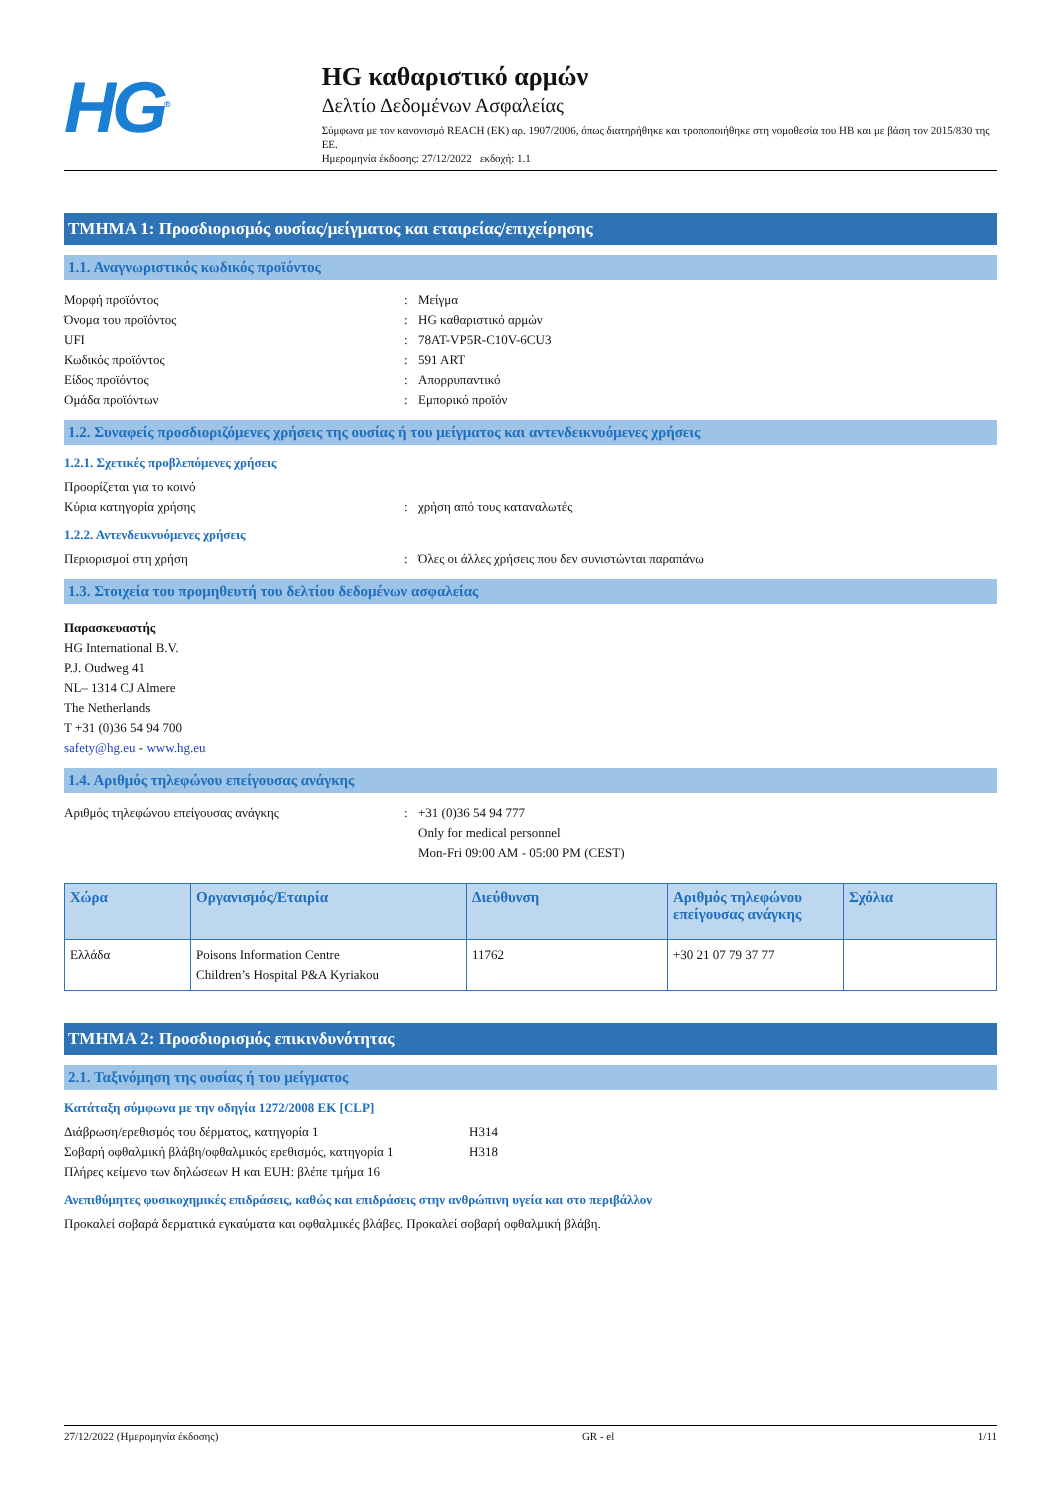HG<sup>®</sup>
HG καθαριστικό αρμών
Δελτίο Δεδομένων Ασφαλείας
Σύμφωνα με τον κανονισμό REACH (ΕΚ) αρ. 1907/2006, όπως διατηρήθηκε και τροποποιήθηκε στη νομοθεσία του ΗΒ και με βάση τον 2015/830 της ΕΕ.
Ημερομηνία έκδοσης: 27/12/2022 εκδοχή: 1.1
ΤΜΗΜΑ 1: Προσδιορισμός ουσίας/μείγματος και εταιρείας/επιχείρησης
1.1. Αναγνωριστικός κωδικός προϊόντος
Μορφή προϊόντος: Μείγμα
Όνομα του προϊόντος: HG καθαριστικό αρμών
UFI: 78AT-VP5R-C10V-6CU3
Κωδικός προϊόντος: 591 ART
Είδος προϊόντος: Απορρυπαντικό
Ομάδα προϊόντων: Εμπορικό προϊόν
1.2. Συναφείς προσδιοριζόμενες χρήσεις της ουσίας ή του μείγματος και αντενδεικνυόμενες χρήσεις
1.2.1. Σχετικές προβλεπόμενες χρήσεις
Προορίζεται για το κοινό
Κύρια κατηγορία χρήσης: χρήση από τους καταναλωτές
1.2.2. Αντενδεικνυόμενες χρήσεις
Περιορισμοί στη χρήση: Όλες οι άλλες χρήσεις που δεν συνιστώνται παραπάνω
1.3. Στοιχεία του προμηθευτή του δελτίου δεδομένων ασφαλείας
Παρασκευαστής
HG International B.V.
P.J. Oudweg 41
NL– 1314 CJ Almere
The Netherlands
T +31 (0)36 54 94 700
safety@hg.eu - www.hg.eu
1.4. Αριθμός τηλεφώνου επείγουσας ανάγκης
Αριθμός τηλεφώνου επείγουσας ανάγκης: +31 (0)36 54 94 777
Only for medical personnel
Mon-Fri 09:00 AM - 05:00 PM (CEST)
| Χώρα | Οργανισμός/Εταιρία | Διεύθυνση | Αριθμός τηλεφώνου επείγουσας ανάγκης | Σχόλια |
| --- | --- | --- | --- | --- |
| Ελλάδα | Poisons Information Centre Children’s Hospital P&A Kyriakou | 11762 | +30 21 07 79 37 77 | |
ΤΜΗΜΑ 2: Προσδιορισμός επικινδυνότητας
2.1. Ταξινόμηση της ουσίας ή του μείγματος
Κατάταξη σύμφωνα με την οδηγία 1272/2008 ΕΚ [CLP]
Διάβρωση/ερεθισμός του δέρματος, κατηγορία 1 H314
Σοβαρή οφθαλμική βλάβη/οφθαλμικός ερεθισμός, κατηγορία 1 H318
Πλήρες κείμενο των δηλώσεων H και EUH: βλέπε τμήμα 16
Ανεπιθύμητες φυσικοχημικές επιδράσεις, καθώς και επιδράσεις στην ανθρώπινη υγεία και στο περιβάλλον
Προκαλεί σοβαρά δερματικά εγκαύματα και οφθαλμικές βλάβες. Προκαλεί σοβαρή οφθαλμική βλάβη.
27/12/2022 (Ημερομηνία έκδοσης) GR - el 1/11